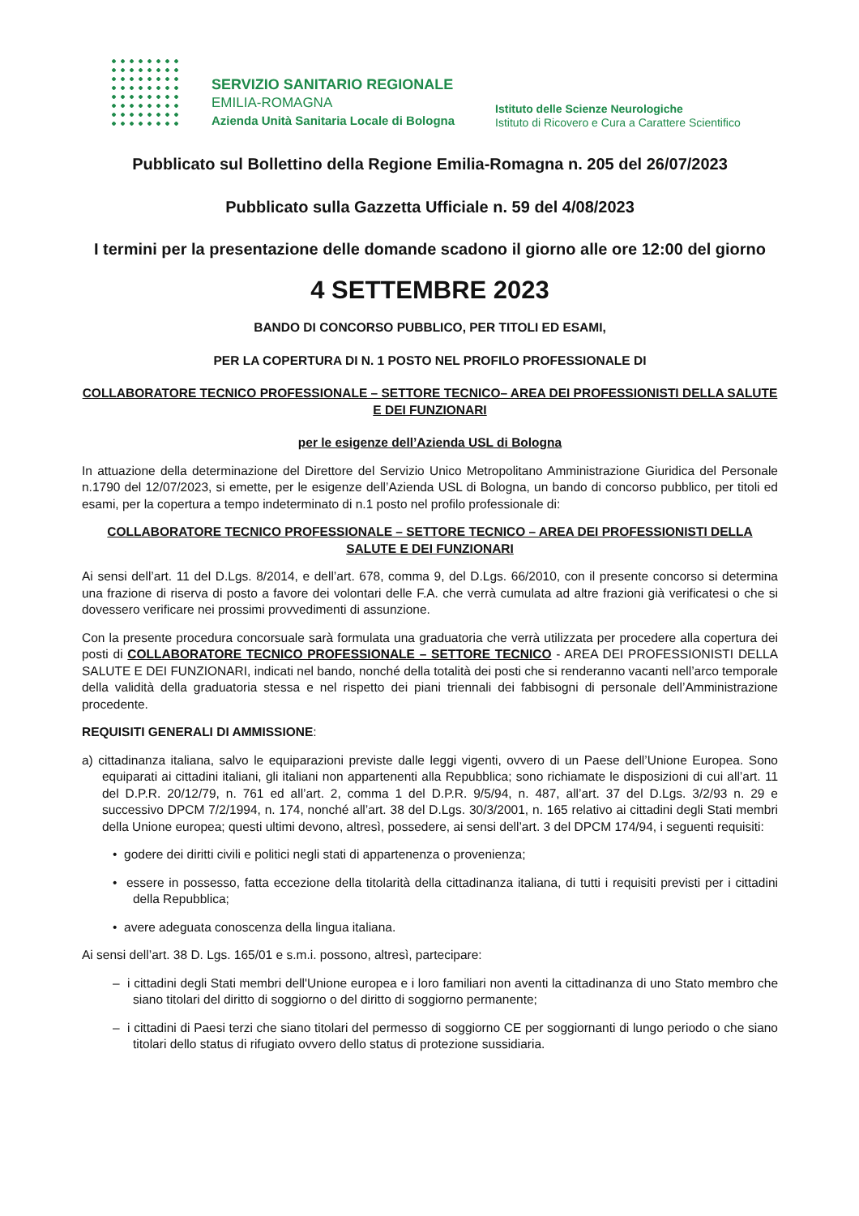SERVIZIO SANITARIO REGIONALE
EMILIA-ROMAGNA
Azienda Unità Sanitaria Locale di Bologna
Istituto delle Scienze Neurologiche
Istituto di Ricovero e Cura a Carattere Scientifico
Pubblicato sul Bollettino della Regione Emilia-Romagna n. 205 del 26/07/2023
Pubblicato sulla Gazzetta Ufficiale n. 59 del 4/08/2023
I termini per la presentazione delle domande scadono il giorno alle ore 12:00 del giorno
4 SETTEMBRE 2023
BANDO DI CONCORSO PUBBLICO, PER TITOLI ED ESAMI,
PER LA COPERTURA DI N. 1 POSTO NEL PROFILO PROFESSIONALE DI
COLLABORATORE TECNICO PROFESSIONALE – SETTORE TECNICO– AREA DEI PROFESSIONISTI DELLA SALUTE E DEI FUNZIONARI
per le esigenze dell’Azienda USL di Bologna
In attuazione della determinazione del Direttore del Servizio Unico Metropolitano Amministrazione Giuridica del Personale n.1790 del 12/07/2023, si emette, per le esigenze dell’Azienda USL di Bologna, un bando di concorso pubblico, per titoli ed esami, per la copertura a tempo indeterminato di n.1 posto nel profilo professionale di:
COLLABORATORE TECNICO PROFESSIONALE – SETTORE TECNICO – AREA DEI PROFESSIONISTI DELLA SALUTE E DEI FUNZIONARI
Ai sensi dell’art. 11 del D.Lgs. 8/2014, e dell’art. 678, comma 9, del D.Lgs. 66/2010, con il presente concorso si determina una frazione di riserva di posto a favore dei volontari delle F.A. che verrà cumulata ad altre frazioni già verificatesi o che si dovessero verificare nei prossimi provvedimenti di assunzione.
Con la presente procedura concorsuale sarà formulata una graduatoria che verrà utilizzata per procedere alla copertura dei posti di COLLABORATORE TECNICO PROFESSIONALE – SETTORE TECNICO - AREA DEI PROFESSIONISTI DELLA SALUTE E DEI FUNZIONARI, indicati nel bando, nonché della totalità dei posti che si renderanno vacanti nell’arco temporale della validità della graduatoria stessa e nel rispetto dei piani triennali dei fabbisogni di personale dell’Amministrazione procedente.
REQUISITI GENERALI DI AMMISSIONE:
a) cittadinanza italiana, salvo le equiparazioni previste dalle leggi vigenti, ovvero di un Paese dell’Unione Europea. Sono equiparati ai cittadini italiani, gli italiani non appartenenti alla Repubblica; sono richiamate le disposizioni di cui all’art. 11 del D.P.R. 20/12/79, n. 761 ed all’art. 2, comma 1 del D.P.R. 9/5/94, n. 487, all’art. 37 del D.Lgs. 3/2/93 n. 29 e successivo DPCM 7/2/1994, n. 174, nonché all’art. 38 del D.Lgs. 30/3/2001, n. 165 relativo ai cittadini degli Stati membri della Unione europea; questi ultimi devono, altresì, possedere, ai sensi dell’art. 3 del DPCM 174/94, i seguenti requisiti:
• godere dei diritti civili e politici negli stati di appartenenza o provenienza;
• essere in possesso, fatta eccezione della titolarità della cittadinanza italiana, di tutti i requisiti previsti per i cittadini della Repubblica;
• avere adeguata conoscenza della lingua italiana.
Ai sensi dell’art. 38 D. Lgs. 165/01 e s.m.i. possono, altresì, partecipare:
– i cittadini degli Stati membri dell'Unione europea e i loro familiari non aventi la cittadinanza di uno Stato membro che siano titolari del diritto di soggiorno o del diritto di soggiorno permanente;
– i cittadini di Paesi terzi che siano titolari del permesso di soggiorno CE per soggiornanti di lungo periodo o che siano titolari dello status di rifugiato ovvero dello status di protezione sussidiaria.